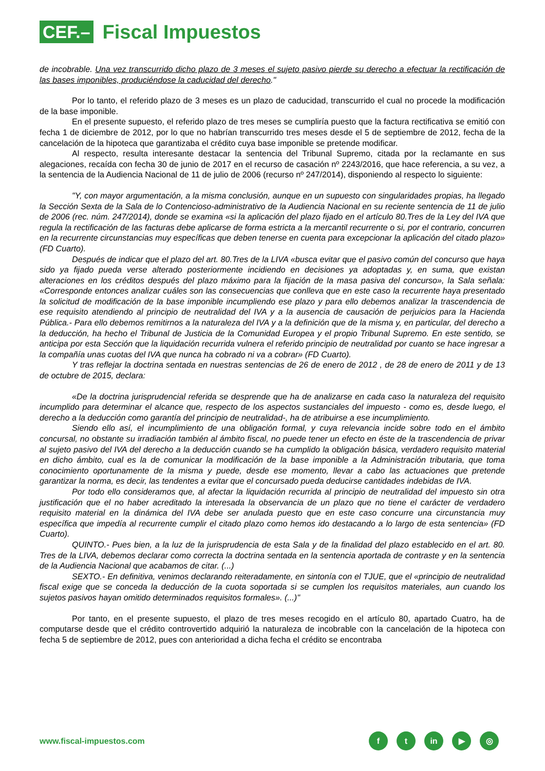CEF.–
Fiscal Impuestos
de incobrable. Una vez transcurrido dicho plazo de 3 meses el sujeto pasivo pierde su derecho a efectuar la rectificación de las bases imponibles, produciéndose la caducidad del derecho."
Por lo tanto, el referido plazo de 3 meses es un plazo de caducidad, transcurrido el cual no procede la modificación de la base imponible.
En el presente supuesto, el referido plazo de tres meses se cumpliría puesto que la factura rectificativa se emitió con fecha 1 de diciembre de 2012, por lo que no habrían transcurrido tres meses desde el 5 de septiembre de 2012, fecha de la cancelación de la hipoteca que garantizaba el crédito cuya base imponible se pretende modificar.
Al respecto, resulta interesante destacar la sentencia del Tribunal Supremo, citada por la reclamante en sus alegaciones, recaída con fecha 30 de junio de 2017 en el recurso de casación nº 2243/2016, que hace referencia, a su vez, a la sentencia de la Audiencia Nacional de 11 de julio de 2006 (recurso nº 247/2014), disponiendo al respecto lo siguiente:
"Y, con mayor argumentación, a la misma conclusión, aunque en un supuesto con singularidades propias, ha llegado la Sección Sexta de la Sala de lo Contencioso-administrativo de la Audiencia Nacional en su reciente sentencia de 11 de julio de 2006 (rec. núm. 247/2014), donde se examina «si la aplicación del plazo fijado en el artículo 80.Tres de la Ley del IVA que regula la rectificación de las facturas debe aplicarse de forma estricta a la mercantil recurrente o si, por el contrario, concurren en la recurrente circunstancias muy específicas que deben tenerse en cuenta para excepcionar la aplicación del citado plazo» (FD Cuarto).
Después de indicar que el plazo del art. 80.Tres de la LIVA «busca evitar que el pasivo común del concurso que haya sido ya fijado pueda verse alterado posteriormente incidiendo en decisiones ya adoptadas y, en suma, que existan alteraciones en los créditos después del plazo máximo para la fijación de la masa pasiva del concurso», la Sala señala: «Corresponde entonces analizar cuáles son las consecuencias que conlleva que en este caso la recurrente haya presentado la solicitud de modificación de la base imponible incumpliendo ese plazo y para ello debemos analizar la trascendencia de ese requisito atendiendo al principio de neutralidad del IVA y a la ausencia de causación de perjuicios para la Hacienda Pública.- Para ello debemos remitirnos a la naturaleza del IVA y a la definición que de la misma y, en particular, del derecho a la deducción, ha hecho el Tribunal de Justicia de la Comunidad Europea y el propio Tribunal Supremo. En este sentido, se anticipa por esta Sección que la liquidación recurrida vulnera el referido principio de neutralidad por cuanto se hace ingresar a la compañía unas cuotas del IVA que nunca ha cobrado ni va a cobrar» (FD Cuarto).
Y tras reflejar la doctrina sentada en nuestras sentencias de 26 de enero de 2012 , de 28 de enero de 2011 y de 13 de octubre de 2015, declara:
«De la doctrina jurisprudencial referida se desprende que ha de analizarse en cada caso la naturaleza del requisito incumplido para determinar el alcance que, respecto de los aspectos sustanciales del impuesto - como es, desde luego, el derecho a la deducción como garantía del principio de neutralidad-, ha de atribuirse a ese incumplimiento.
Siendo ello así, el incumplimiento de una obligación formal, y cuya relevancia incide sobre todo en el ámbito concursal, no obstante su irradiación también al ámbito fiscal, no puede tener un efecto en éste de la trascendencia de privar al sujeto pasivo del IVA del derecho a la deducción cuando se ha cumplido la obligación básica, verdadero requisito material en dicho ámbito, cual es la de comunicar la modificación de la base imponible a la Administración tributaria, que toma conocimiento oportunamente de la misma y puede, desde ese momento, llevar a cabo las actuaciones que pretende garantizar la norma, es decir, las tendentes a evitar que el concursado pueda deducirse cantidades indebidas de IVA.
Por todo ello consideramos que, al afectar la liquidación recurrida al principio de neutralidad del impuesto sin otra justificación que el no haber acreditado la interesada la observancia de un plazo que no tiene el carácter de verdadero requisito material en la dinámica del IVA debe ser anulada puesto que en este caso concurre una circunstancia muy específica que impedía al recurrente cumplir el citado plazo como hemos ido destacando a lo largo de esta sentencia» (FD Cuarto).
QUINTO.- Pues bien, a la luz de la jurisprudencia de esta Sala y de la finalidad del plazo establecido en el art. 80. Tres de la LIVA, debemos declarar como correcta la doctrina sentada en la sentencia aportada de contraste y en la sentencia de la Audiencia Nacional que acabamos de citar. (...)
SEXTO.- En definitiva, venimos declarando reiteradamente, en sintonía con el TJUE, que el «principio de neutralidad fiscal exige que se conceda la deducción de la cuota soportada si se cumplen los requisitos materiales, aun cuando los sujetos pasivos hayan omitido determinados requisitos formales». (...)"
Por tanto, en el presente supuesto, el plazo de tres meses recogido en el artículo 80, apartado Cuatro, ha de computarse desde que el crédito controvertido adquirió la naturaleza de incobrable con la cancelación de la hipoteca con fecha 5 de septiembre de 2012, pues con anterioridad a dicha fecha el crédito se encontraba
www.fiscal-impuestos.com
ft in ▶ ◎